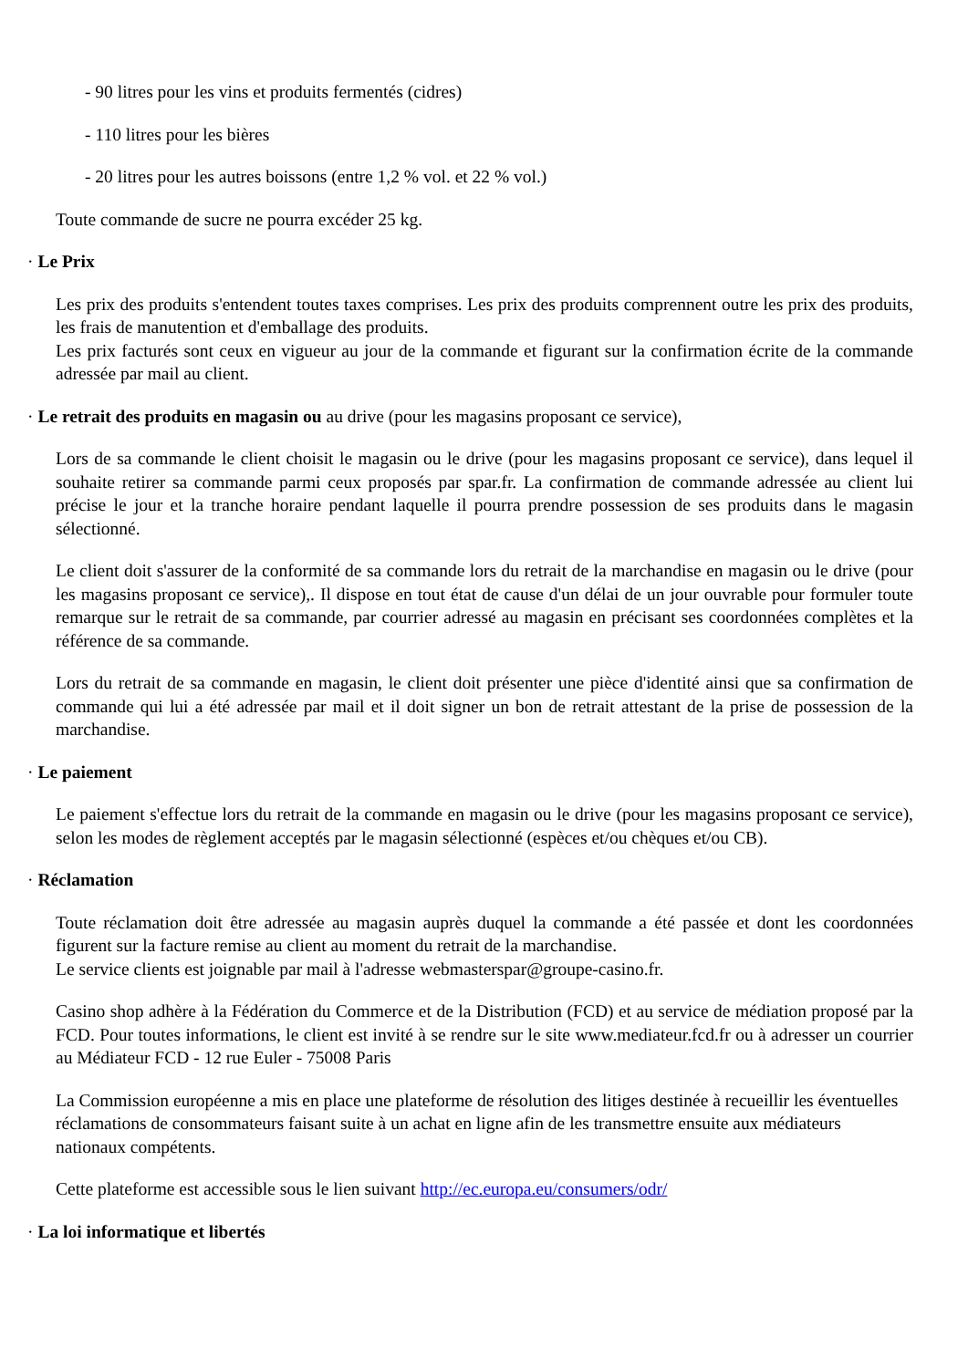- 90 litres pour les vins et produits fermentés (cidres)
- 110 litres pour les bières
- 20 litres pour les autres boissons (entre 1,2 % vol. et 22 % vol.)
Toute commande de sucre ne pourra excéder 25 kg.
· Le Prix
Les prix des produits s'entendent toutes taxes comprises. Les prix des produits comprennent outre les prix des produits, les frais de manutention et d'emballage des produits.
Les prix facturés sont ceux en vigueur au jour de la commande et figurant sur la confirmation écrite de la commande adressée par mail au client.
· Le retrait des produits en magasin ou au drive (pour les magasins proposant ce service),
Lors de sa commande le client choisit le magasin ou le drive (pour les magasins proposant ce service), dans lequel il souhaite retirer sa commande parmi ceux proposés par spar.fr. La confirmation de commande adressée au client lui précise le jour et la tranche horaire pendant laquelle il pourra prendre possession de ses produits dans le magasin sélectionné.
Le client doit s'assurer de la conformité de sa commande lors du retrait de la marchandise en magasin ou le drive (pour les magasins proposant ce service),. Il dispose en tout état de cause d'un délai de un jour ouvrable pour formuler toute remarque sur le retrait de sa commande, par courrier adressé au magasin en précisant ses coordonnées complètes et la référence de sa commande.
Lors du retrait de sa commande en magasin, le client doit présenter une pièce d'identité ainsi que sa confirmation de commande qui lui a été adressée par mail et il doit signer un bon de retrait attestant de la prise de possession de la marchandise.
· Le paiement
Le paiement s'effectue lors du retrait de la commande en magasin ou le drive (pour les magasins proposant ce service), selon les modes de règlement acceptés par le magasin sélectionné (espèces et/ou chèques et/ou CB).
· Réclamation
Toute réclamation doit être adressée au magasin auprès duquel la commande a été passée et dont les coordonnées figurent sur la facture remise au client au moment du retrait de la marchandise.
Le service clients est joignable par mail à l'adresse webmasterspar@groupe-casino.fr.
Casino shop adhère à la Fédération du Commerce et de la Distribution (FCD) et au service de médiation proposé par la FCD. Pour toutes informations, le client est invité à se rendre sur le site www.mediateur.fcd.fr ou à adresser un courrier au Médiateur FCD - 12 rue Euler - 75008 Paris
La Commission européenne a mis en place une plateforme de résolution des litiges destinée à recueillir les éventuelles réclamations de consommateurs faisant suite à un achat en ligne afin de les transmettre ensuite aux médiateurs nationaux compétents.
Cette plateforme est accessible sous le lien suivant http://ec.europa.eu/consumers/odr/
· La loi informatique et libertés